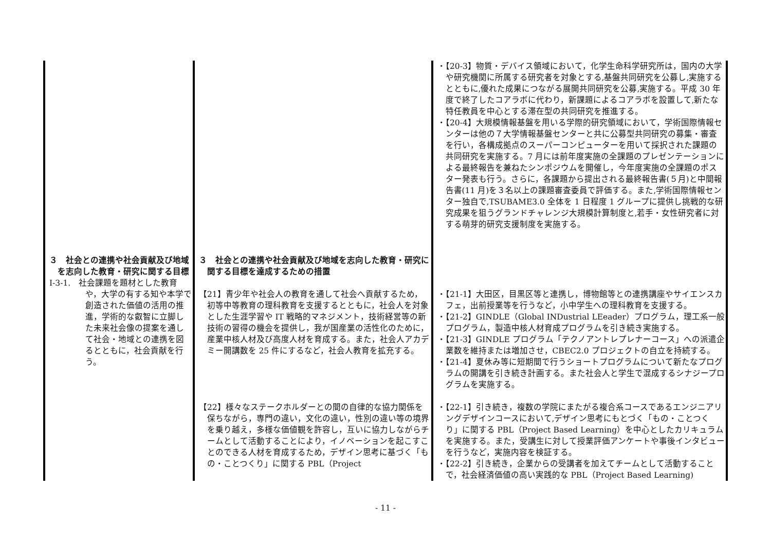| | | ・【20-3】物質・デバイス領域において，化学生命科学研究所は，国内の大学や研究機関に所属する研究者を対象とする,基盤共同研究を公募し,実施するとともに,優れた成果につながる展開共同研究を公募,実施する。平成 30 年度で終了したコアラボに代わり，新課題によるコアラボを設置して,新たな特任教員を中心とする滞在型の共同研究を推進する。 ・【20-4】大規模情報基盤を用いる学際的研究領域において，学術国際情報センターは他の７大学情報基盤センターと共に公募型共同研究の募集・審査を行い，各構成拠点のスーパーコンピューターを用いて採択された課題の共同研究を実施する。7 月には前年度実施の全課題のプレゼンテーションによる最終報告を兼ねたシンポジウムを開催し，今年度実施の全課題のポスター発表も行う。さらに，各課題から提出される最終報告書(５月)と中間報告書(11 月)を３名以上の課題審査委員で評価する。また,学術国際情報センター独自で,TSUBAME3.0 全体を 1 日程度 1 グループに提供し挑戦的な研究成果を狙うグランドチャレンジ大規模計算制度と,若手・女性研究者に対する萌芽的研究支援制度を実施する。 |
| ３ 社会との連携や社会貢献及び地域を志向した教育・研究に関する目標 Ⅰ-3-1. 社会課題を題材とした教育や，大学の有する知や本学で創造された価値の活用の推進，学術的な叡智に立脚した未来社会像の提案を通して社会・地域との連携を図るとともに，社会貢献を行う。 | ３ 社会との連携や社会貢献及び地域を志向した教育・研究に関する目標を達成するための措置 【21】青少年や社会人の教育を通して社会へ貢献するため，初等中等教育の理科教育を支援するとともに，社会人を対象とした生涯学習や IT 戦略的マネジメント，技術経営等の新技術の習得の機会を提供し，我が国産業の活性化のために，産業中核人材及び高度人材を育成する。また，社会人アカデミー開講数を 25 件にするなど，社会人教育を拡充する。 【22】様々なステークホルダーとの間の自律的な協力関係を保ちながら，専門の違い，文化の違い，性別の違い等の境界を乗り越え，多様な価値観を許容し，互いに協力しながらチームとして活動することにより，イノベーションを起こすことのできる人材を育成するため，デザイン思考に基づく「もの・ことつくり」に関する PBL（Project | ・【21-1】大田区，目黒区等と連携し，博物館等との連携講座やサイエンスカフェ，出前授業等を行うなど，小中学生への理科教育を支援する。 ・【21-2】GINDLE（Global INDustrial LEeader）プログラム，理工系一般プログラム，製造中核人材育成プログラムを引き続き実施する。 ・【21-3】GINDLE プログラム「テクノアントレプレナーコース」への派遣企業数を維持または増加させ，CBEC2.0 プロジェクトの自立を持続する。 ・【21-4】夏休み等に短期間で行うショートプログラムについて新たなプログラムの開講を引き続き計画する。また社会人と学生で混成するシナジープログラムを実施する。 ・【22-1】引き続き，複数の学院にまたがる複合系コースであるエンジニアリングデザインコースにおいて,デザイン思考にもとづく「もの・ことつくり」に関する PBL（Project Based Learning）を中心としたカリキュラムを実施する。また，受講生に対して授業評価アンケートや事後インタビューを行うなど，実施内容を検証する。 ・【22-2】引き続き，企業からの受講者を加えてチームとして活動することで，社会経済価値の高い実践的な PBL（Project Based Learning) |
- 11 -